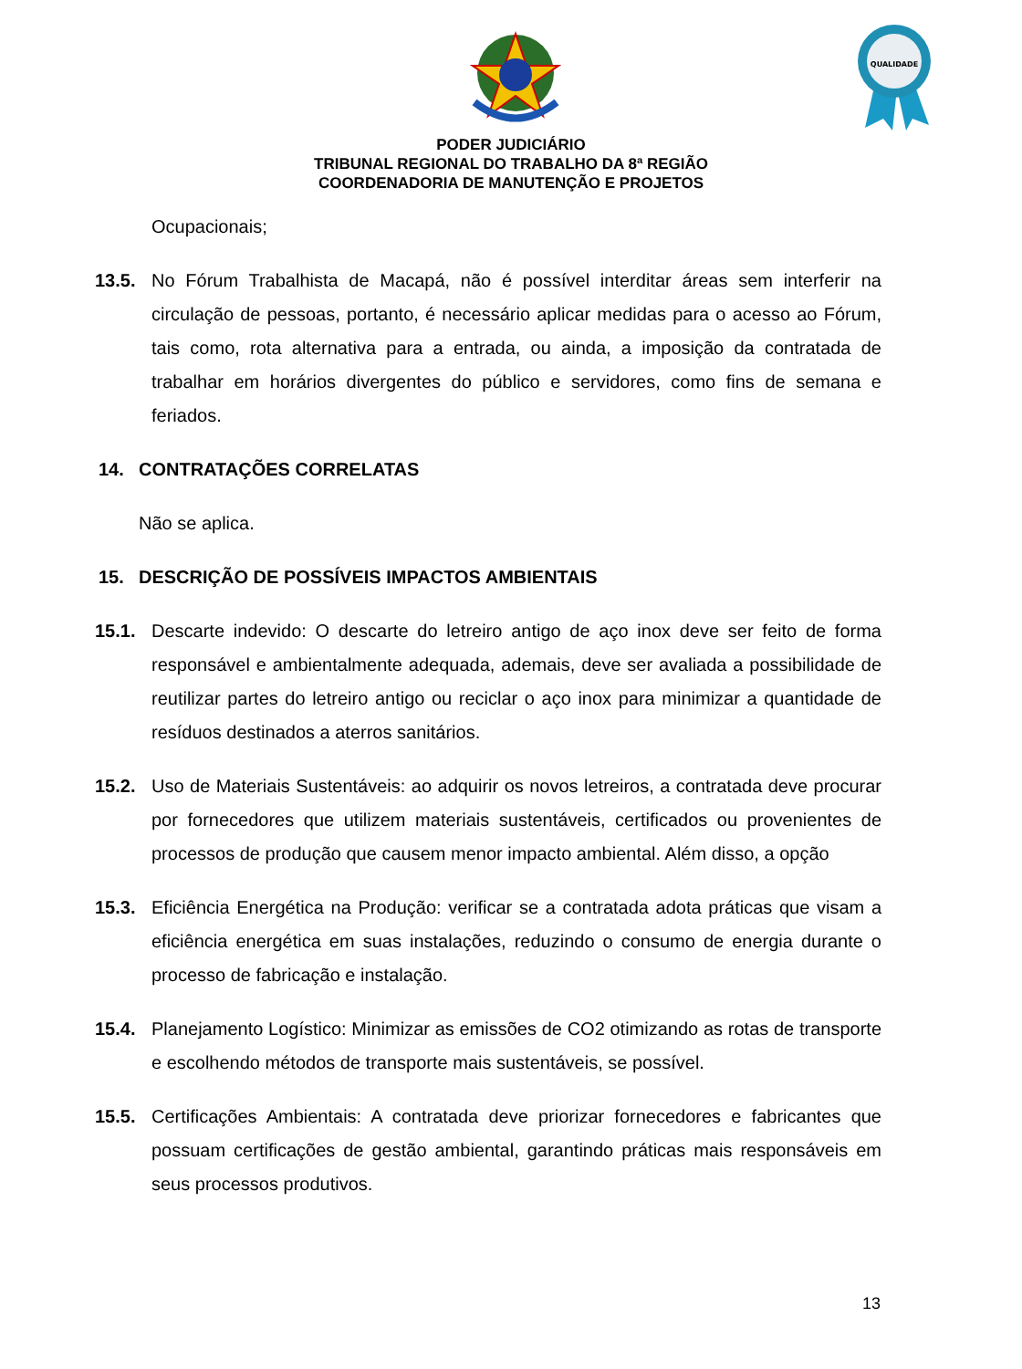QUALIDADE
PODER JUDICIÁRIO
TRIBUNAL REGIONAL DO TRABALHO DA 8ª REGIÃO
COORDENADORIA DE MANUTENÇÃO E PROJETOS
Ocupacionais;
13.5. No Fórum Trabalhista de Macapá, não é possível interditar áreas sem interferir na circulação de pessoas, portanto, é necessário aplicar medidas para o acesso ao Fórum, tais como, rota alternativa para a entrada, ou ainda, a imposição da contratada de trabalhar em horários divergentes do público e servidores, como fins de semana e feriados.
14. CONTRATAÇÕES CORRELATAS
Não se aplica.
15. DESCRIÇÃO DE POSSÍVEIS IMPACTOS AMBIENTAIS
15.1. Descarte indevido: O descarte do letreiro antigo de aço inox deve ser feito de forma responsável e ambientalmente adequada, ademais, deve ser avaliada a possibilidade de reutilizar partes do letreiro antigo ou reciclar o aço inox para minimizar a quantidade de resíduos destinados a aterros sanitários.
15.2. Uso de Materiais Sustentáveis: ao adquirir os novos letreiros, a contratada deve procurar por fornecedores que utilizem materiais sustentáveis, certificados ou provenientes de processos de produção que causem menor impacto ambiental. Além disso, a opção
15.3. Eficiência Energética na Produção: verificar se a contratada adota práticas que visam a eficiência energética em suas instalações, reduzindo o consumo de energia durante o processo de fabricação e instalação.
15.4. Planejamento Logístico: Minimizar as emissões de CO2 otimizando as rotas de transporte e escolhendo métodos de transporte mais sustentáveis, se possível.
15.5. Certificações Ambientais: A contratada deve priorizar fornecedores e fabricantes que possuam certificações de gestão ambiental, garantindo práticas mais responsáveis em seus processos produtivos.
13